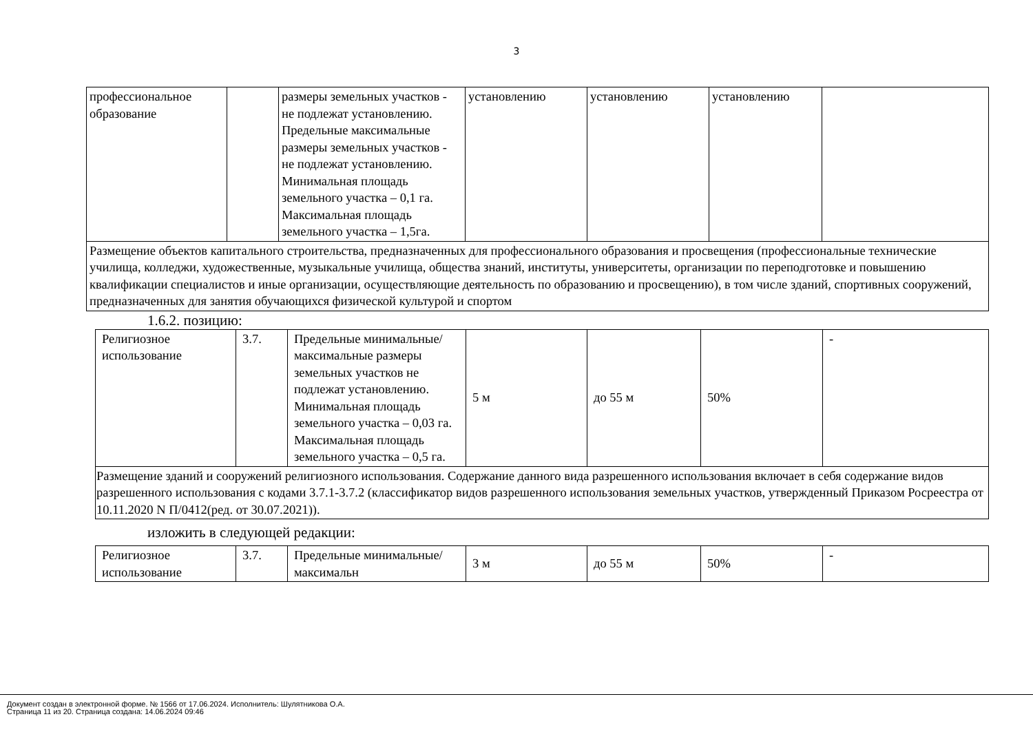3
| профессиональное образование | | размеры земельных участков - не подлежат установлению. Предельные максимальные размеры земельных участков - не подлежат установлению. Минимальная площадь земельного участка – 0,1 га. Максимальная площадь земельного участка – 1,5га. | установлению | установлению | установлению | |
| Размещение объектов капитального строительства, предназначенных для профессионального образования и просвещения (профессиональные технические училища, колледжи, художественные, музыкальные училища, общества знаний, институты, университеты, организации по переподготовке и повышению квалификации специалистов и иные организации, осуществляющие деятельность по образованию и просвещению), в том числе зданий, спортивных сооружений, предназначенных для занятия обучающихся физической культурой и спортом | | | | | | |
1.6.2. позицию:
| Религиозное использование | 3.7. | Предельные минимальные/максимальные размеры земельных участков не подлежат установлению. Минимальная площадь земельного участка – 0,03 га. Максимальная площадь земельного участка – 0,5 га. | 5 м | до 55 м | 50% | - |
| Размещение зданий и сооружений религиозного использования. Содержание данного вида разрешенного использования включает в себя содержание видов разрешенного использования с кодами 3.7.1-3.7.2 (классификатор видов разрешенного использования земельных участков, утвержденный Приказом Росреестра от 10.11.2020 N П/0412(ред. от 30.07.2021)). | | | | | | |
изложить в следующей редакции:
| Религиозное использование | 3.7. | Предельные минимальные/максимальн | 3 м | до 55 м | 50% | - |
Документ создан в электронной форме. № 1566 от 17.06.2024. Исполнитель: Шулятникова О.А.
Страница 11 из 20. Страница создана: 14.06.2024 09:46